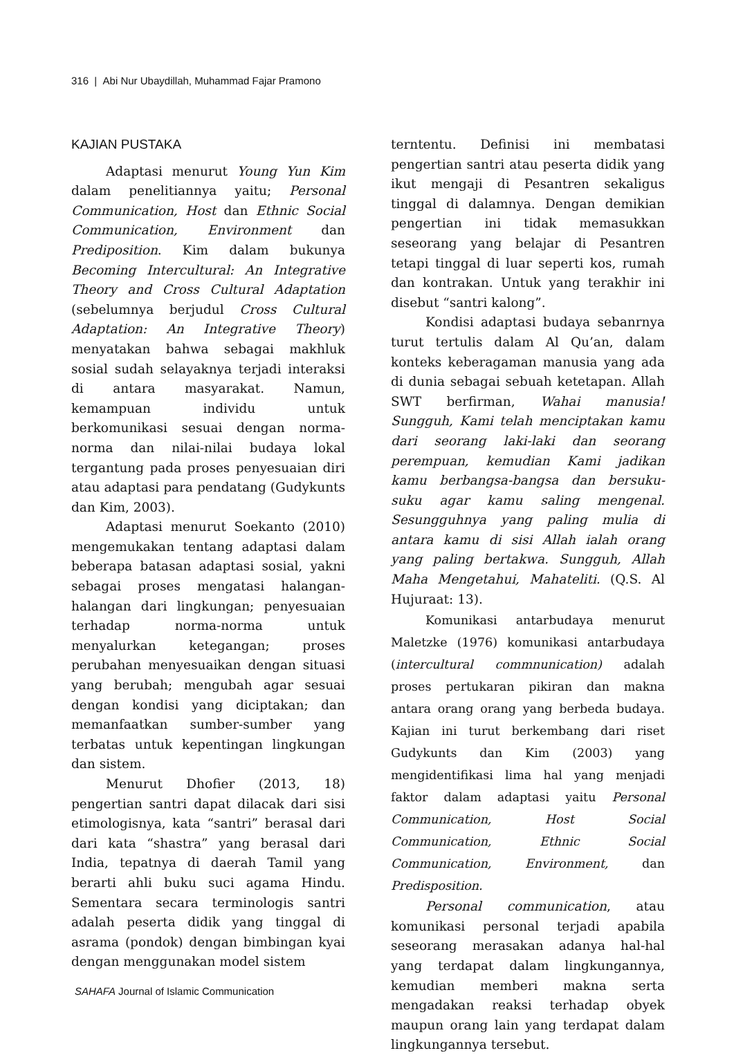316 | Abi Nur Ubaydillah, Muhammad Fajar Pramono
KAJIAN PUSTAKA
Adaptasi menurut Young Yun Kim dalam penelitiannya yaitu; Personal Communication, Host dan Ethnic Social Communication, Environment dan Prediposition. Kim dalam bukunya Becoming Intercultural: An Integrative Theory and Cross Cultural Adaptation (sebelumnya berjudul Cross Cultural Adaptation: An Integrative Theory) menyatakan bahwa sebagai makhluk sosial sudah selayaknya terjadi interaksi di antara masyarakat. Namun, kemampuan individu untuk berkomunikasi sesuai dengan norma-norma dan nilai-nilai budaya lokal tergantung pada proses penyesuaian diri atau adaptasi para pendatang (Gudykunts dan Kim, 2003).
Adaptasi menurut Soekanto (2010) mengemukakan tentang adaptasi dalam beberapa batasan adaptasi sosial, yakni sebagai proses mengatasi halangan-halangan dari lingkungan; penyesuaian terhadap norma-norma untuk menyalurkan ketegangan; proses perubahan menyesuaikan dengan situasi yang berubah; mengubah agar sesuai dengan kondisi yang diciptakan; dan memanfaatkan sumber-sumber yang terbatas untuk kepentingan lingkungan dan sistem.
Menurut Dhofier (2013, 18) pengertian santri dapat dilacak dari sisi etimologisnya, kata “santri” berasal dari dari kata “shastra” yang berasal dari India, tepatnya di daerah Tamil yang berarti ahli buku suci agama Hindu. Sementara secara terminologis santri adalah peserta didik yang tinggal di asrama (pondok) dengan bimbingan kyai dengan menggunakan model sistem
terntentu. Definisi ini membatasi pengertian santri atau peserta didik yang ikut mengaji di Pesantren sekaligus tinggal di dalamnya. Dengan demikian pengertian ini tidak memasukkan seseorang yang belajar di Pesantren tetapi tinggal di luar seperti kos, rumah dan kontrakan. Untuk yang terakhir ini disebut “santri kalong”.
Kondisi adaptasi budaya sebanrnya turut tertulis dalam Al Qu’an, dalam konteks keberagaman manusia yang ada di dunia sebagai sebuah ketetapan. Allah SWT berfirman, Wahai manusia! Sungguh, Kami telah menciptakan kamu dari seorang laki-laki dan seorang perempuan, kemudian Kami jadikan kamu berbangsa-bangsa dan bersuku-suku agar kamu saling mengenal. Sesungguhnya yang paling mulia di antara kamu di sisi Allah ialah orang yang paling bertakwa. Sungguh, Allah Maha Mengetahui, Mahateliti. (Q.S. Al Hujuraat: 13).
Komunikasi antarbudaya menurut Maletzke (1976) komunikasi antarbudaya (intercultural commnunication) adalah proses pertukaran pikiran dan makna antara orang orang yang berbeda budaya. Kajian ini turut berkembang dari riset Gudykunts dan Kim (2003) yang mengidentifikasi lima hal yang menjadi faktor dalam adaptasi yaitu Personal Communication, Host Social Communication, Ethnic Social Communication, Environment, dan Predisposition.
Personal communication, atau komunikasi personal terjadi apabila seseorang merasakan adanya hal-hal yang terdapat dalam lingkungannya, kemudian memberi makna serta mengadakan reaksi terhadap obyek maupun orang lain yang terdapat dalam lingkungannya tersebut.
SAHAFA Journal of Islamic Communication